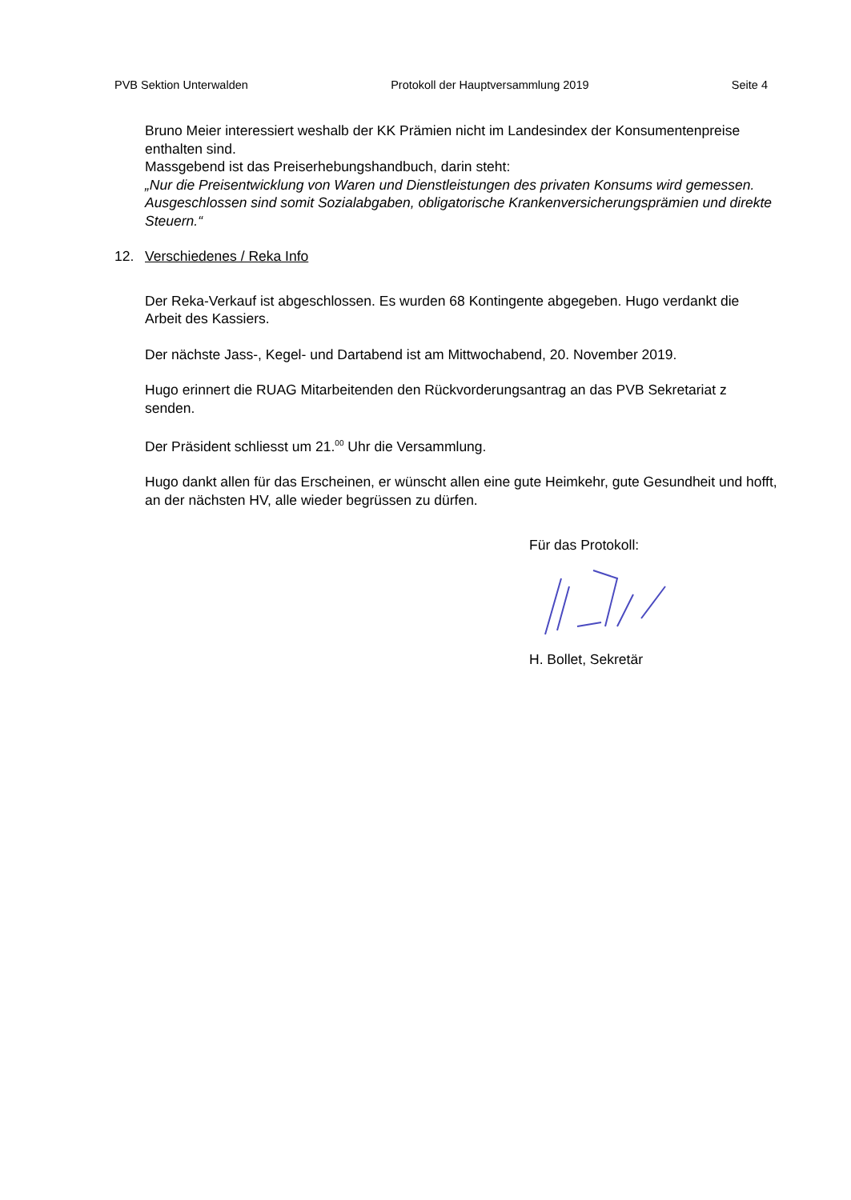PVB Sektion Unterwalden Protokoll der Hauptversammlung 2019 Seite 4
Bruno Meier interessiert weshalb der KK Prämien nicht im Landesindex der Konsumentenpreise enthalten sind.
Massgebend ist das Preiserhebungshandbuch, darin steht:
„Nur die Preisentwicklung von Waren und Dienstleistungen des privaten Konsums wird gemessen. Ausgeschlossen sind somit Sozialabgaben, obligatorische Krankenversicherungsprämien und direkte Steuern.“
12. Verschiedenes / Reka Info
Der Reka-Verkauf ist abgeschlossen. Es wurden 68 Kontingente abgegeben. Hugo verdankt die Arbeit des Kassiers.
Der nächste Jass-, Kegel- und Dartabend ist am Mittwochabend, 20. November 2019.
Hugo erinnert die RUAG Mitarbeitenden den Rückvorderungsantrag an das PVB Sekretariat z senden.
Der Präsident schliesst um 21.<sup>00</sup> Uhr die Versammlung.
Hugo dankt allen für das Erscheinen, er wünscht allen eine gute Heimkehr, gute Gesundheit und hofft, an der nächsten HV, alle wieder begrüssen zu dürfen.
Für das Protokoll: H. Bollet, Sekretär